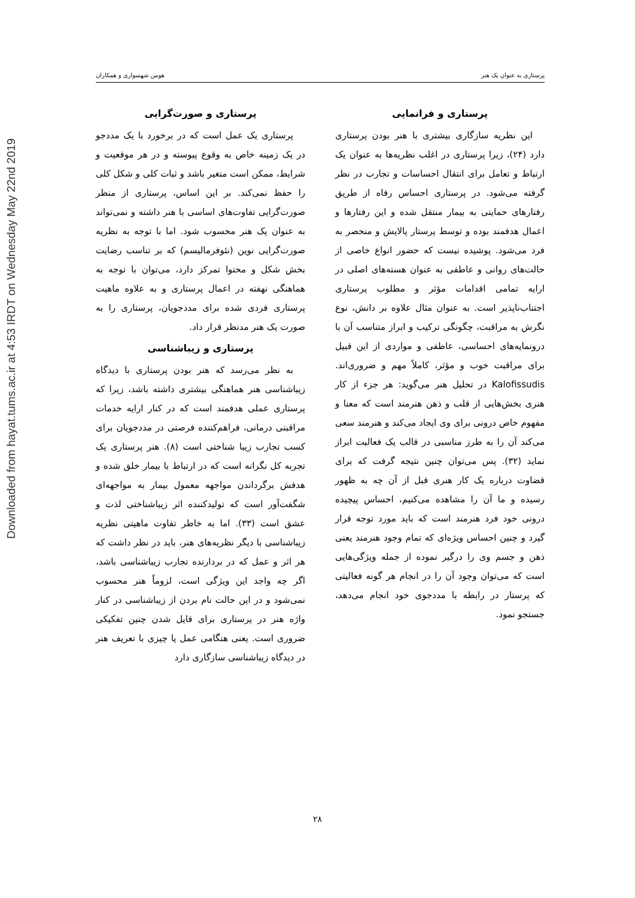Downloaded from hayat.tums.ac.ir at 4:53 IRDT on Wednesday May 22nd 2019
پرستاری به عنوان یک هنر هومن شهسواری و همکاران
پرستاری و فرانمایی
این نظریه سازگاری بیشتری با هنر بودن پرستاری دارد (۲۴)، زیرا پرستاری در اغلب نظریه‌ها به عنوان یک ارتباط و تعامل برای انتقال احساسات و تجارب در نظر گرفته می‌شود. در پرستاری احساس رفاه از طریق رفتارهای حمایتی به بیمار منتقل شده و این رفتارها و اعمال هدفمند بوده و توسط پرستار پالایش و منحصر به فرد می‌شود. پوشیده نیست که حضور انواع خاصی از حالت‌های روانی و عاطفی به عنوان هسته‌های اصلی در ارایه تمامی اقدامات مؤثر و مطلوب پرستاری اجتناب‌ناپذیر است. به عنوان مثال علاوه بر دانش، نوع نگرش به مراقبت، چگونگی ترکیب و ابراز متناسب آن با درونمایه‌های احساسی، عاطفی و مواردی از این قبیل برای مراقبت خوب و مؤثر، کاملاً مهم و ضروری‌اند. Kalofissudis در تحلیل هنر می‌گوید: هر جزء از کار هنری بخش‌هایی از قلب و ذهن هنرمند است که معنا و مفهوم خاص درونی برای وی ایجاد می‌کند و هنرمند سعی می‌کند آن را به طرز مناسبی در قالب یک فعالیت ابراز نماید (۳۲). پس می‌توان چنین نتیجه گرفت که برای قضاوت درباره یک کار هنری قبل از آن چه به ظهور رسیده و ما آن را مشاهده می‌کنیم، احساس پیچیده درونی خود فرد هنرمند است که باید مورد توجه قرار گیرد و چنین احساس ویژه‌ای که تمام وجود هنرمند یعنی ذهن و جسم وی را درگیر نموده از جمله ویژگی‌هایی است که می‌توان وجود آن را در انجام هر گونه فعالیتی که پرستار در رابطه با مددجوی خود انجام می‌دهد، جستجو نمود.
پرستاری و صورت‌گرایی
پرستاری یک عمل است که در برخورد با یک مددجو در یک زمینه خاص به وقوع پیوسته و در هر موقعیت و شرایط، ممکن است متغیر باشد و ثبات کلی و شکل کلی را حفظ نمی‌کند. بر این اساس، پرستاری از منظر صورت‌گرایی تفاوت‌های اساسی با هنر داشته و نمی‌تواند به عنوان یک هنر محسوب شود. اما با توجه به نظریه صورت‌گرایی نوین (نئوفرمالیسم) که بر تناسب رضایت بخش شکل و محتوا تمرکز دارد، می‌توان با توجه به هماهنگی نهفته در اعمال پرستاری و به علاوه ماهیت پرستاری فردی شده برای مددجویان، پرستاری را به صورت یک هنر مدنظر قرار داد.
پرستاری و زیباشناسی
به نظر می‌رسد که هنر بودن پرستاری با دیدگاه زیباشناسی هنر هماهنگی بیشتری داشته باشد، زیرا که پرستاری عملی هدفمند است که در کنار ارایه خدمات مراقبتی درمانی، فراهم‌کننده فرصتی در مددجویان برای کسب تجارب زیبا شناختی است (۸). هنر پرستاری یک تجربه کل نگرانه است که در ارتباط با بیمار خلق شده و هدفش برگرداندن مواجهه معمول بیمار به مواجهه‌ای شگفت‌آور است که تولیدکننده اثر زیباشناختی لذت و عشق است (۳۳). اما به خاطر تفاوت ماهیتی نظریه زیباشناسی با دیگر نظریه‌های هنر، باید در نظر داشت که هر اثر و عمل که در بردارنده تجارب زیباشناسی باشد، اگر چه واجد این ویژگی است، لزوماً هنر محسوب نمی‌شود و در این حالت نام بردن از زیباشناسی در کنار واژه هنر در پرستاری برای قایل شدن چنین تفکیکی ضروری است. یعنی هنگامی عمل یا چیزی با تعریف هنر در دیدگاه زیباشناسی سازگاری دارد
۲۸